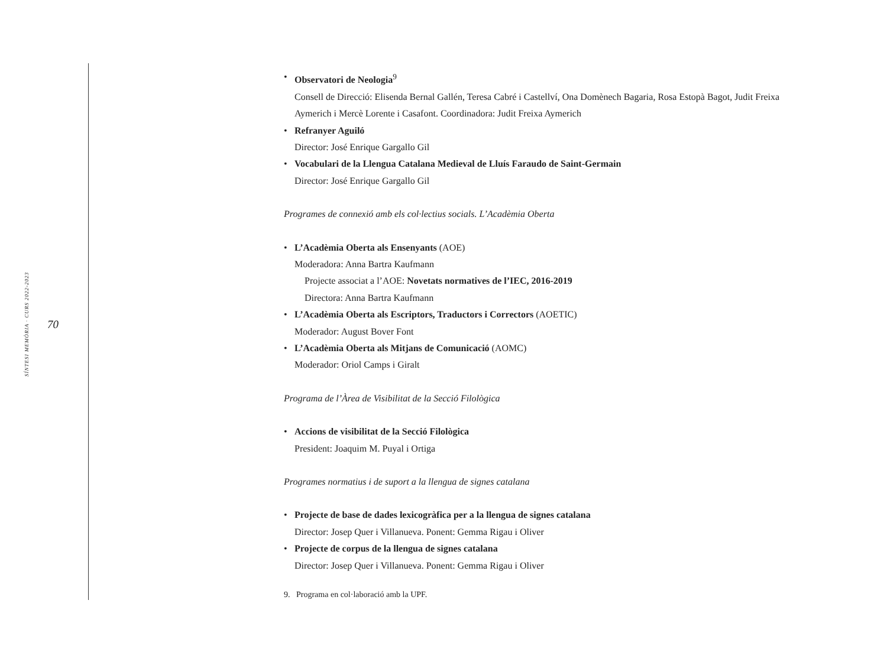SÍNTESI MEMÒRIA · CURS 2022-2023
70
• Observatori de Neologia<sup>9</sup>
Consell de Direcció: Elisenda Bernal Gallén, Teresa Cabré i Castellví, Ona Domènech Bagaria, Rosa Estopà Bagot, Judit Freixa Aymerich i Mercè Lorente i Casafont. Coordinadora: Judit Freixa Aymerich
• Refranyer Aguiló
Director: José Enrique Gargallo Gil
• Vocabulari de la Llengua Catalana Medieval de Lluís Faraudo de Saint-Germain
Director: José Enrique Gargallo Gil
Programes de connexió amb els col·lectius socials. L’Acadèmia Oberta
• L’Acadèmia Oberta als Ensenyants (AOE)
Moderadora: Anna Bartra Kaufmann
Projecte associat a l’AOE: Novetats normatives de l’IEC, 2016-2019
Directora: Anna Bartra Kaufmann
• L’Acadèmia Oberta als Escriptors, Traductors i Correctors (AOETIC)
Moderador: August Bover Font
• L’Acadèmia Oberta als Mitjans de Comunicació (AOMC)
Moderador: Oriol Camps i Giralt
Programa de l’Àrea de Visibilitat de la Secció Filològica
• Accions de visibilitat de la Secció Filològica
President: Joaquim M. Puyal i Ortiga
Programes normatius i de suport a la llengua de signes catalana
• Projecte de base de dades lexicogràfica per a la llengua de signes catalana
Director: Josep Quer i Villanueva. Ponent: Gemma Rigau i Oliver
• Projecte de corpus de la llengua de signes catalana
Director: Josep Quer i Villanueva. Ponent: Gemma Rigau i Oliver
9. Programa en col·laboració amb la UPF.